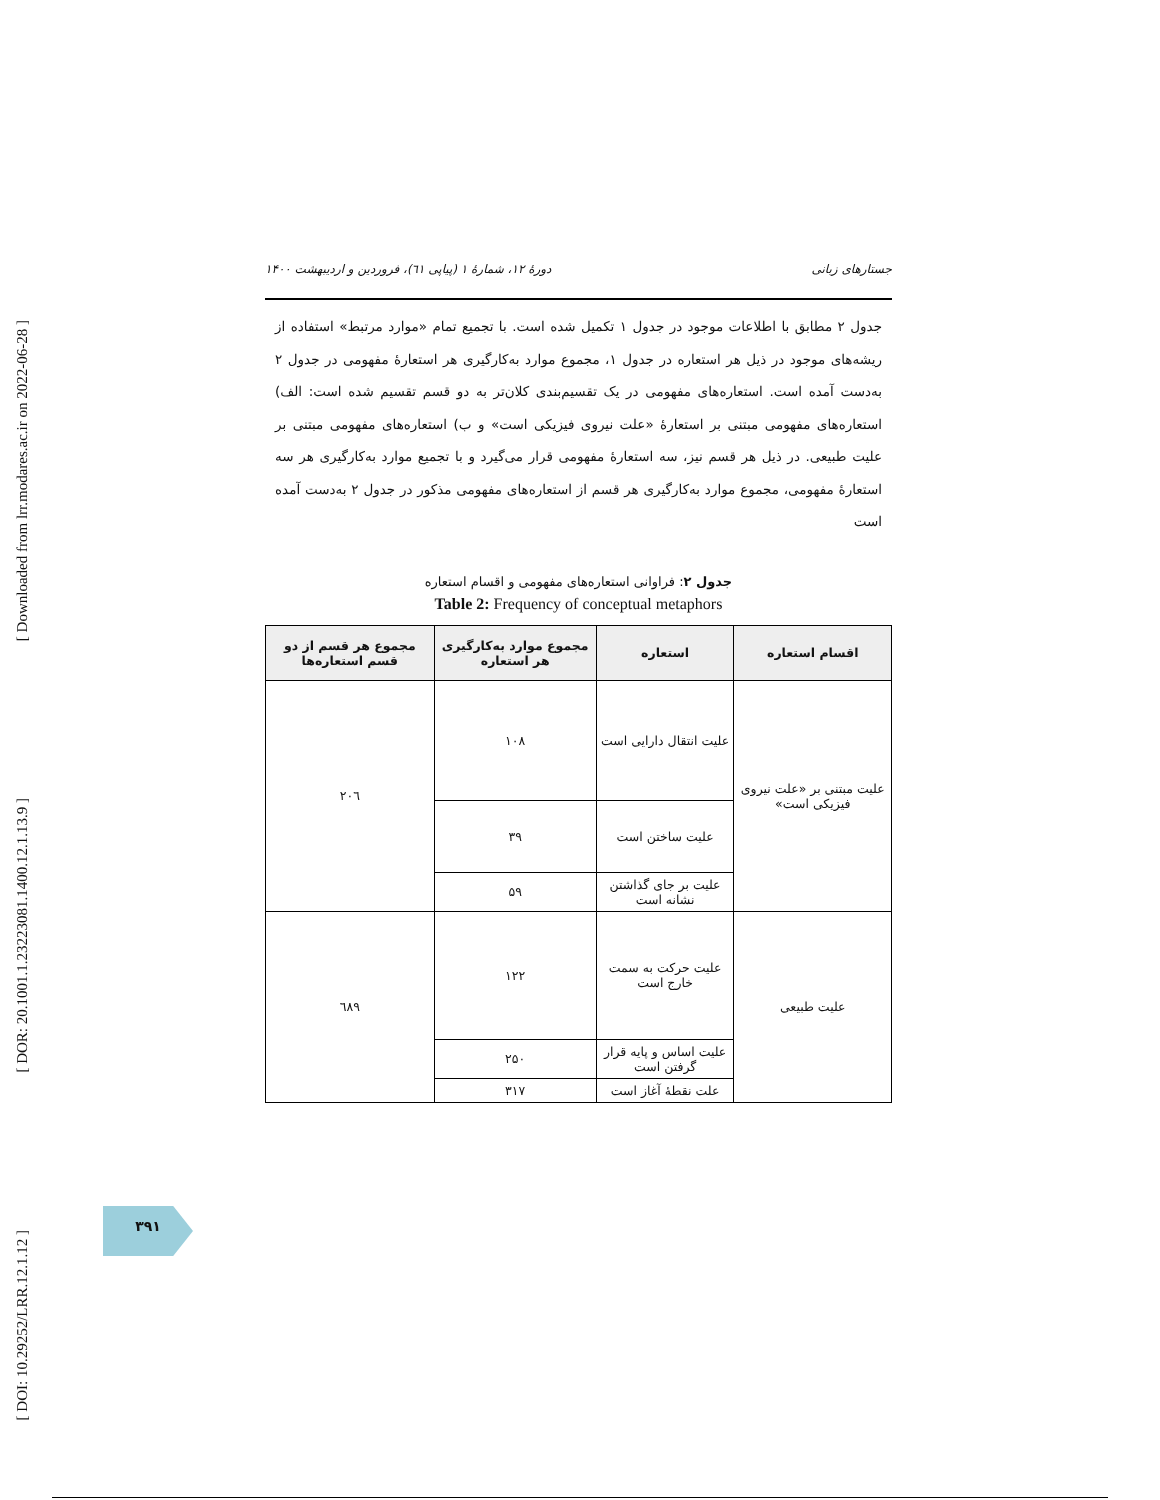[ Downloaded from lrr.modares.ac.ir on 2022-06-28 ]
[ DOR: 20.1001.1.23223081.1400.12.1.13.9 ]
[ DOI: 10.29252/LRR.12.1.12 ]
جستارهای زبانی دورهٔ ۱۲، شمارهٔ ۱ (پیاپی ٦١)، فروردین و اردیبهشت ۱۴۰۰
جدول ۲ مطابق با اطلاعات موجود در جدول ۱ تکمیل شده است. با تجمیع تمام «موارد مرتبط» استفاده از ریشه‌های موجود در ذیل هر استعاره در جدول ۱، مجموع موارد به‌کارگیری هر استعارهٔ مفهومی در جدول ۲ به‌دست آمده است. استعاره‌های مفهومی در یک تقسیم‌بندی کلان‌تر به دو قسم تقسیم شده است: الف) استعاره‌های مفهومی مبتنی بر استعارهٔ «علت نیروی فیزیکی است» و ب) استعاره‌های مفهومی مبتنی بر علیت طبیعی. در ذیل هر قسم نیز، سه استعارهٔ مفهومی قرار می‌گیرد و با تجمیع موارد به‌کارگیری هر سه استعارهٔ مفهومی، مجموع موارد به‌کارگیری هر قسم از استعاره‌های مفهومی مذکور در جدول ۲ به‌دست آمده است
جدول ۲: فراوانی استعاره‌های مفهومی و اقسام استعاره
Table 2: Frequency of conceptual metaphors
| اقسام استعاره | استعاره | مجموع موارد به‌کارگیری هر استعاره | مجموع هر قسم از دو قسم استعاره‌ها |
| --- | --- | --- | --- |
| علیت مبتنی بر «علت نیروی فیزیکی است» | علیت انتقال دارایی است | ۱۰۸ | ۲۰٦ |
| | علیت ساختن است | ۳۹ | |
| | علیت بر جای گذاشتن نشانه است | ۵۹ | |
| علیت طبیعی | علیت حرکت به سمت خارج است | ۱۲۲ | ٦۸۹ |
| | علیت اساس و پایه قرار گرفتن است | ۲۵۰ | |
| | علت نقطهٔ آغاز است | ۳۱۷ | |
۳۹۱